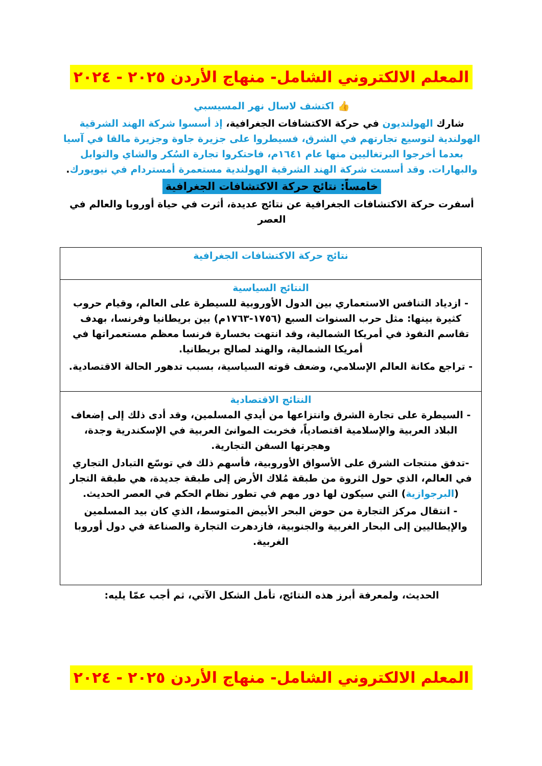المعلم الالكتروني الشامل- منهاج الأردن ٢٠٢٥ - ٢٠٢٤
👍 اكتشف لاسال نهر المسيسبي
شارك الهولنديون في حركة الاكتشافات الجغرافية، إذ أسسوا شركة الهند الشرقية الهولندية لتوسيع تجارتهم في الشرق، فسيطروا على جزيرة جاوة وجزيرة مالقا في آسيا بعدما أخرجوا البرتغاليين منها عام ١٦٤١م، فاحتكروا تجارة السُكر والشاي والتوابل والبهارات. وقد أسست شركة الهند الشرقية الهولندية مستعمرة أمستردام في نيويورك.
خامساً: نتائج حركة الاكتشافات الجغرافية
أسفرت حركة الاكتشافات الجغرافية عن نتائج عديدة، أثرت في حياة أوروبا والعالم في العصر
| نتائج حركة الاكتشافات الجغرافية |
| النتائج السياسية - ازدياد التنافس الاستعماري بين الدول الأوروبية للسيطرة على العالم، وقيام حروب كثيرة بينها: مثل حرب السنوات السبع (١٧٥٦-١٧٦٣م) بين بريطانيا وفرنسا، بهدف تقاسم النفوذ في أمريكا الشمالية، وقد انتهت بخسارة فرنسا معظم مستعمراتها في أمريكا الشمالية، والهند لصالح بريطانيا. - تراجع مكانة العالم الإسلامي، وضعف قوته السياسية، بسبب تدهور الحالة الاقتصادية. |
| النتائج الاقتصادية - السيطرة على تجارة الشرق وانتزاعها من أيدي المسلمين، وقد أدى ذلك إلى إضعاف البلاد العربية والإسلامية اقتصادياً، فخربت الموانئ العربية في الإسكندرية وجدة، وهجرتها السفن التجارية. -تدفق منتجات الشرق على الأسواق الأوروبية، فأسهم ذلك في توسّع التبادل التجاري في العالم، الذي حول الثروة من طبقة مُلاك الأرض إلى طبقة جديدة، هي طبقة التجار ( البرجوازية ) التي سيكون لها دور مهم في تطور نظام الحكم في العصر الحديث. - انتقال مركز التجارة من حوض البحر الأبيض المتوسط، الذي كان بيد المسلمين والإيطاليين إلى البحار الغربية والجنوبية، فازدهرت التجارة والصناعة في دول أوروبا الغربية. |
الحديث، ولمعرفة أبرز هذه النتائج، تأمل الشكل الآتي، ثم أجب عمّا يليه:
المعلم الالكتروني الشامل- منهاج الأردن ٢٠٢٥ - ٢٠٢٤